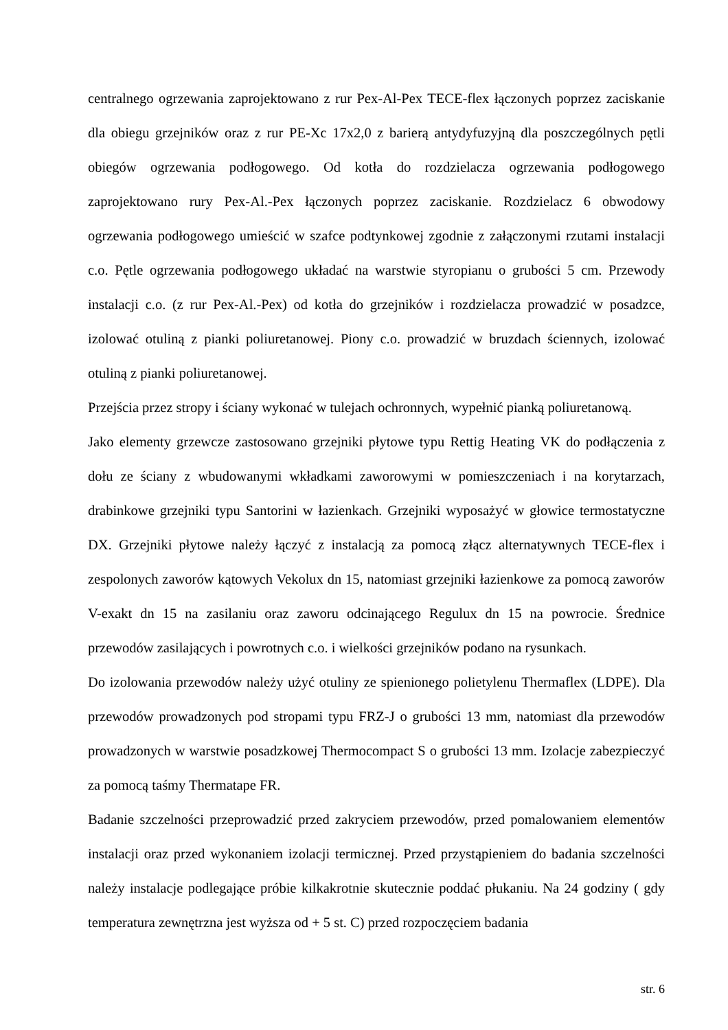centralnego ogrzewania zaprojektowano z rur Pex-Al-Pex TECE-flex łączonych poprzez zaciskanie dla obiegu grzejników oraz z rur PE-Xc 17x2,0 z barierą antydyfuzyjną dla poszczególnych pętli obiegów ogrzewania podłogowego. Od kotła do rozdzielacza ogrzewania podłogowego zaprojektowano rury Pex-Al.-Pex łączonych poprzez zaciskanie. Rozdzielacz 6 obwodowy ogrzewania podłogowego umieścić w szafce podtynkowej zgodnie z załączonymi rzutami instalacji c.o. Pętle ogrzewania podłogowego układać na warstwie styropianu o grubości 5 cm. Przewody instalacji c.o. (z rur Pex-Al.-Pex) od kotła do grzejników i rozdzielacza prowadzić w posadzce, izolować otuliną z pianki poliuretanowej. Piony c.o. prowadzić w bruzdach ściennych, izolować otuliną z pianki poliuretanowej.
Przejścia przez stropy i ściany wykonać w tulejach ochronnych, wypełnić pianką poliuretanową.
Jako elementy grzewcze zastosowano grzejniki płytowe typu Rettig Heating VK do podłączenia z dołu ze ściany z wbudowanymi wkładkami zaworowymi w pomieszczeniach i na korytarzach, drabinkowe grzejniki typu Santorini w łazienkach. Grzejniki wyposażyć w głowice termostatyczne DX. Grzejniki płytowe należy łączyć z instalacją za pomocą złącz alternatywnych TECE-flex i zespolonych zaworów kątowych Vekolux dn 15, natomiast grzejniki łazienkowe za pomocą zaworów V-exakt dn 15 na zasilaniu oraz zaworu odcinającego Regulux dn 15 na powrocie. Średnice przewodów zasilających i powrotnych c.o. i wielkości grzejników podano na rysunkach.
Do izolowania przewodów należy użyć otuliny ze spienionego polietylenu Thermaflex (LDPE). Dla przewodów prowadzonych pod stropami typu FRZ-J o grubości 13 mm, natomiast dla przewodów prowadzonych w warstwie posadzkowej Thermocompact S o grubości 13 mm. Izolacje zabezpieczyć za pomocą taśmy Thermatape FR.
Badanie szczelności przeprowadzić przed zakryciem przewodów, przed pomalowaniem elementów instalacji oraz przed wykonaniem izolacji termicznej. Przed przystąpieniem do badania szczelności należy instalacje podlegające próbie kilkakrotnie skutecznie poddać płukaniu. Na 24 godziny ( gdy temperatura zewnętrzna jest wyższa od + 5 st. C) przed rozpoczęciem badania
str. 6